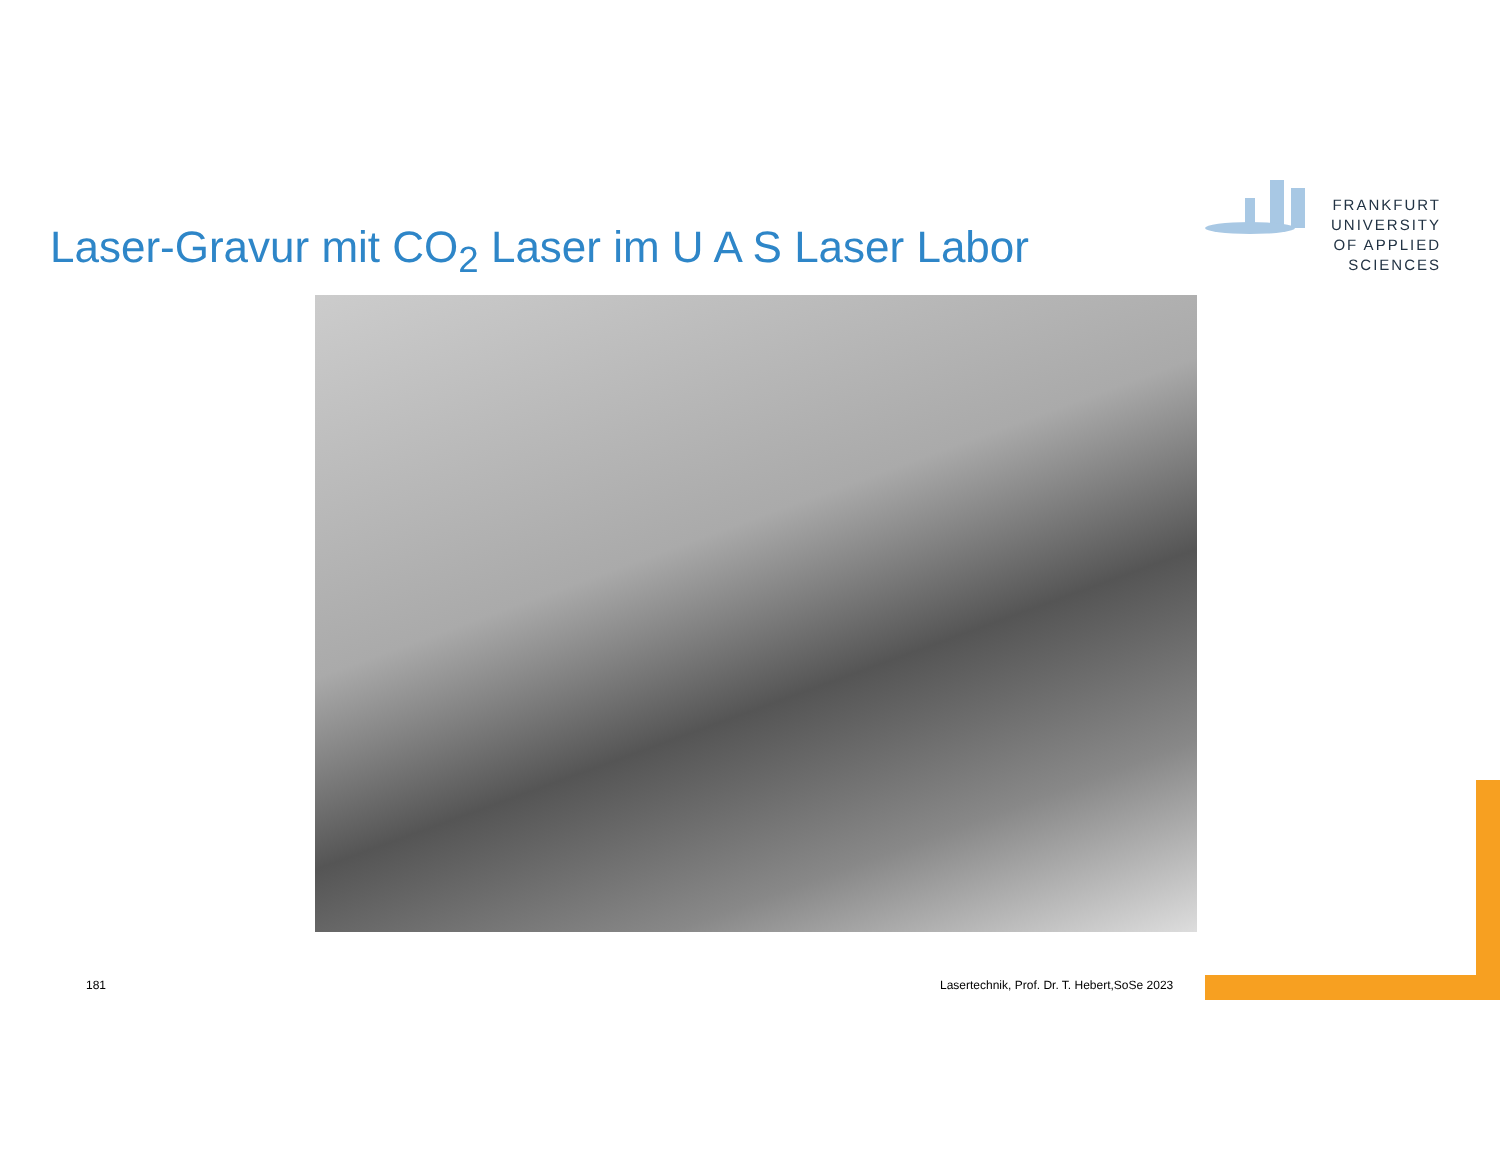Laser-Gravur mit CO<sub>2</sub> Laser im U A S Laser Labor
FRANKFURT
UNIVERSITY
OF APPLIED SCIENCES
181
Lasertechnik, Prof. Dr. T. Hebert,SoSe 2023